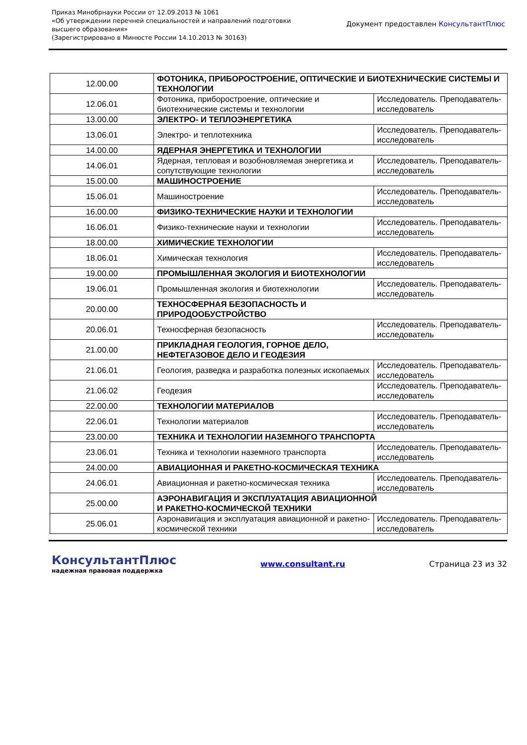Приказ Минобрнауки России от 12.09.2013 № 1061
«Об утверждении перечней специальностей и направлений подготовки
высшего образования»
(Зарегистрировано в Минюсте России 14.10.2013 № 30163)
Документ предоставлен КонсультантПлюс
| 12.00.00 | ФОТОНИКА, ПРИБОРОСТРОЕНИЕ, ОПТИЧЕСКИЕ И БИОТЕХНИЧЕСКИЕ СИСТЕМЫ И ТЕХНОЛОГИИ | |
| 12.06.01 | Фотоника, приборостроение, оптические и биотехнические системы и технологии | Исследователь. Преподаватель-исследователь |
| 13.00.00 | ЭЛЕКТРО- И ТЕПЛОЭНЕРГЕТИКА | |
| 13.06.01 | Электро- и теплотехника | Исследователь. Преподаватель-исследователь |
| 14.00.00 | ЯДЕРНАЯ ЭНЕРГЕТИКА И ТЕХНОЛОГИИ | |
| 14.06.01 | Ядерная, тепловая и возобновляемая энергетика и сопутствующие технологии | Исследователь. Преподаватель-исследователь |
| 15.00.00 | МАШИНОСТРОЕНИЕ | |
| 15.06.01 | Машиностроение | Исследователь. Преподаватель-исследователь |
| 16.00.00 | ФИЗИКО-ТЕХНИЧЕСКИЕ НАУКИ И ТЕХНОЛОГИИ | |
| 16.06.01 | Физико-технические науки и технологии | Исследователь. Преподаватель-исследователь |
| 18.00.00 | ХИМИЧЕСКИЕ ТЕХНОЛОГИИ | |
| 18.06.01 | Химическая технология | Исследователь. Преподаватель-исследователь |
| 19.00.00 | ПРОМЫШЛЕННАЯ ЭКОЛОГИЯ И БИОТЕХНОЛОГИИ | |
| 19.06.01 | Промышленная экология и биотехнологии | Исследователь. Преподаватель-исследователь |
| 20.00.00 | ТЕХНОСФЕРНАЯ БЕЗОПАСНОСТЬ И ПРИРОДООБУСТРОЙСТВО | |
| 20.06.01 | Техносферная безопасность | Исследователь. Преподаватель-исследователь |
| 21.00.00 | ПРИКЛАДНАЯ ГЕОЛОГИЯ, ГОРНОЕ ДЕЛО, НЕФТЕГАЗОВОЕ ДЕЛО И ГЕОДЕЗИЯ | |
| 21.06.01 | Геология, разведка и разработка полезных ископаемых | Исследователь. Преподаватель-исследователь |
| 21.06.02 | Геодезия | Исследователь. Преподаватель-исследователь |
| 22.00.00 | ТЕХНОЛОГИИ МАТЕРИАЛОВ | |
| 22.06.01 | Технологии материалов | Исследователь. Преподаватель-исследователь |
| 23.00.00 | ТЕХНИКА И ТЕХНОЛОГИИ НАЗЕМНОГО ТРАНСПОРТА | |
| 23.06.01 | Техника и технологии наземного транспорта | Исследователь. Преподаватель-исследователь |
| 24.00.00 | АВИАЦИОННАЯ И РАКЕТНО-КОСМИЧЕСКАЯ ТЕХНИКА | |
| 24.06.01 | Авиационная и ракетно-космическая техника | Исследователь. Преподаватель-исследователь |
| 25.00.00 | АЭРОНАВИГАЦИЯ И ЭКСПЛУАТАЦИЯ АВИАЦИОННОЙ И РАКЕТНО-КОСМИЧЕСКОЙ ТЕХНИКИ | |
| 25.06.01 | Аэронавигация и эксплуатация авиационной и ракетно-космической техники | Исследователь. Преподаватель-исследователь |
КонсультантПлюс
надежная правовая поддержка
www.consultant.ru Страница 23 из 32